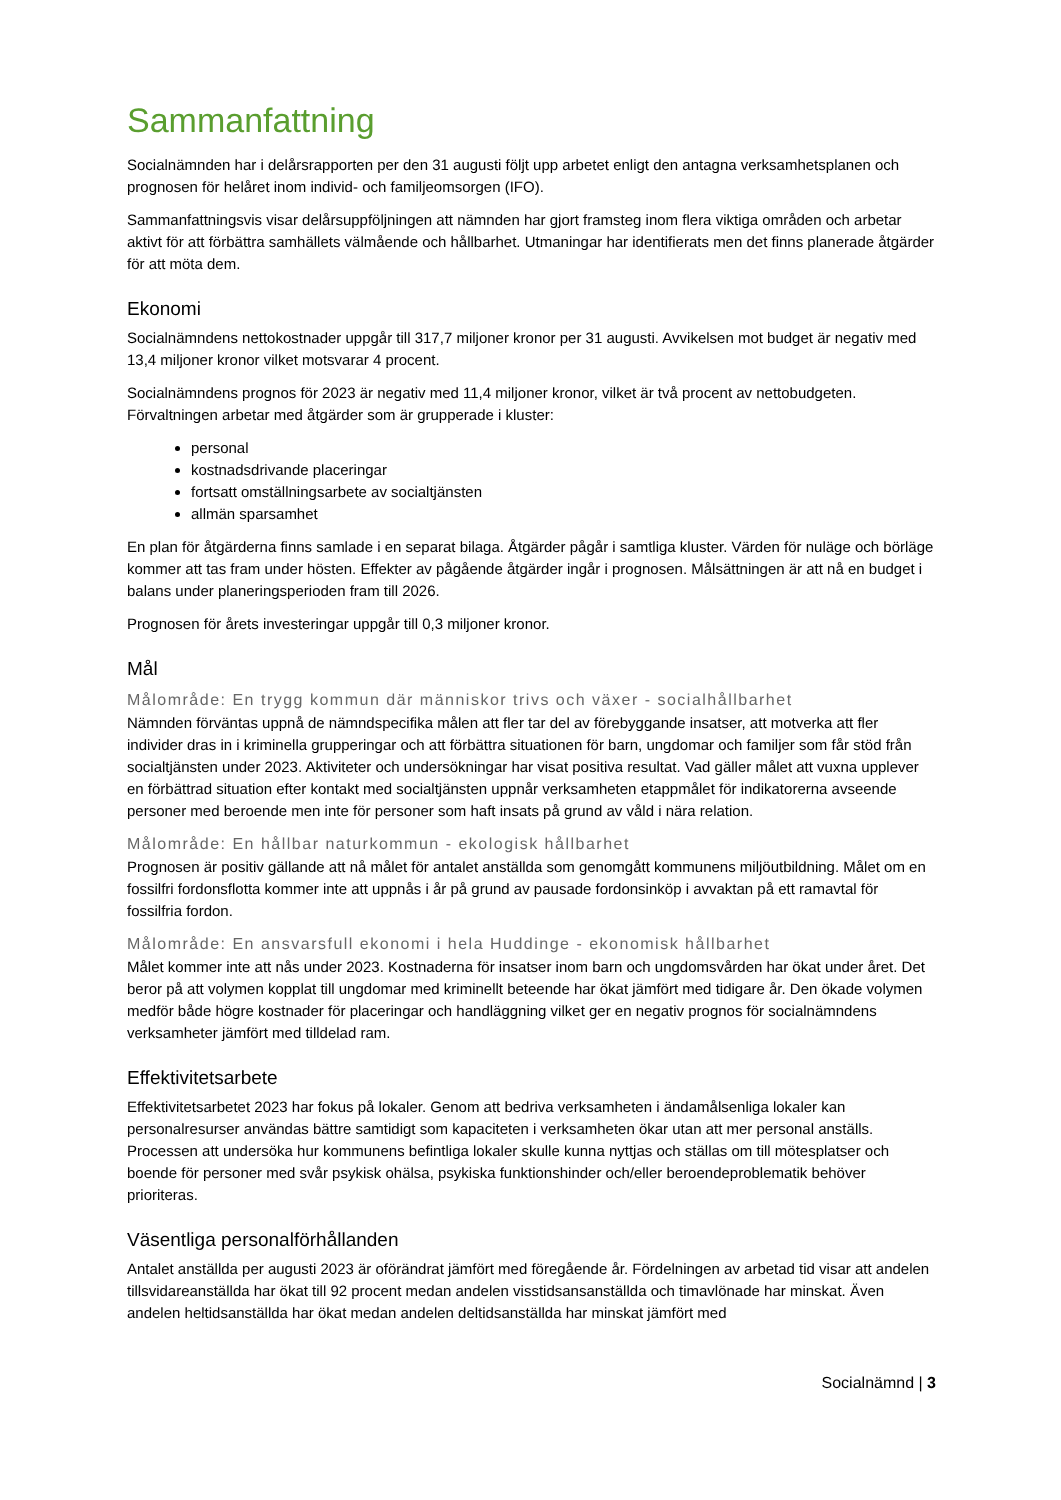Sammanfattning
Socialnämnden har i delårsrapporten per den 31 augusti följt upp arbetet enligt den antagna verksamhetsplanen och prognosen för helåret inom individ- och familjeomsorgen (IFO).
Sammanfattningsvis visar delårsuppföljningen att nämnden har gjort framsteg inom flera viktiga områden och arbetar aktivt för att förbättra samhällets välmående och hållbarhet. Utmaningar har identifierats men det finns planerade åtgärder för att möta dem.
Ekonomi
Socialnämndens nettokostnader uppgår till 317,7 miljoner kronor per 31 augusti. Avvikelsen mot budget är negativ med 13,4 miljoner kronor vilket motsvarar 4 procent.
Socialnämndens prognos för 2023 är negativ med 11,4 miljoner kronor, vilket är två procent av nettobudgeten. Förvaltningen arbetar med åtgärder som är grupperade i kluster:
personal
kostnadsdrivande placeringar
fortsatt omställningsarbete av socialtjänsten
allmän sparsamhet
En plan för åtgärderna finns samlade i en separat bilaga. Åtgärder pågår i samtliga kluster. Värden för nuläge och börläge kommer att tas fram under hösten. Effekter av pågående åtgärder ingår i prognosen. Målsättningen är att nå en budget i balans under planeringsperioden fram till 2026.
Prognosen för årets investeringar uppgår till 0,3 miljoner kronor.
Mål
Målområde: En trygg kommun där människor trivs och växer - socialhållbarhet
Nämnden förväntas uppnå de nämndspecifika målen att fler tar del av förebyggande insatser, att motverka att fler individer dras in i kriminella grupperingar och att förbättra situationen för barn, ungdomar och familjer som får stöd från socialtjänsten under 2023. Aktiviteter och undersökningar har visat positiva resultat. Vad gäller målet att vuxna upplever en förbättrad situation efter kontakt med socialtjänsten uppnår verksamheten etappmålet för indikatorerna avseende personer med beroende men inte för personer som haft insats på grund av våld i nära relation.
Målområde: En hållbar naturkommun - ekologisk hållbarhet
Prognosen är positiv gällande att nå målet för antalet anställda som genomgått kommunens miljöutbildning. Målet om en fossilfri fordonsflotta kommer inte att uppnås i år på grund av pausade fordonsinköp i avvaktan på ett ramavtal för fossilfria fordon.
Målområde: En ansvarsfull ekonomi i hela Huddinge - ekonomisk hållbarhet
Målet kommer inte att nås under 2023. Kostnaderna för insatser inom barn och ungdomsvården har ökat under året. Det beror på att volymen kopplat till ungdomar med kriminellt beteende har ökat jämfört med tidigare år. Den ökade volymen medför både högre kostnader för placeringar och handläggning vilket ger en negativ prognos för socialnämndens verksamheter jämfört med tilldelad ram.
Effektivitetsarbete
Effektivitetsarbetet 2023 har fokus på lokaler. Genom att bedriva verksamheten i ändamålsenliga lokaler kan personalresurser användas bättre samtidigt som kapaciteten i verksamheten ökar utan att mer personal anställs. Processen att undersöka hur kommunens befintliga lokaler skulle kunna nyttjas och ställas om till mötesplatser och boende för personer med svår psykisk ohälsa, psykiska funktionshinder och/eller beroendeproblematik behöver prioriteras.
Väsentliga personalförhållanden
Antalet anställda per augusti 2023 är oförändrat jämfört med föregående år. Fördelningen av arbetad tid visar att andelen tillsvidareanställda har ökat till 92 procent medan andelen visstidsansanställda och timavlönade har minskat. Även andelen heltidsanställda har ökat medan andelen deltidsanställda har minskat jämfört med
Socialnämnd | 3